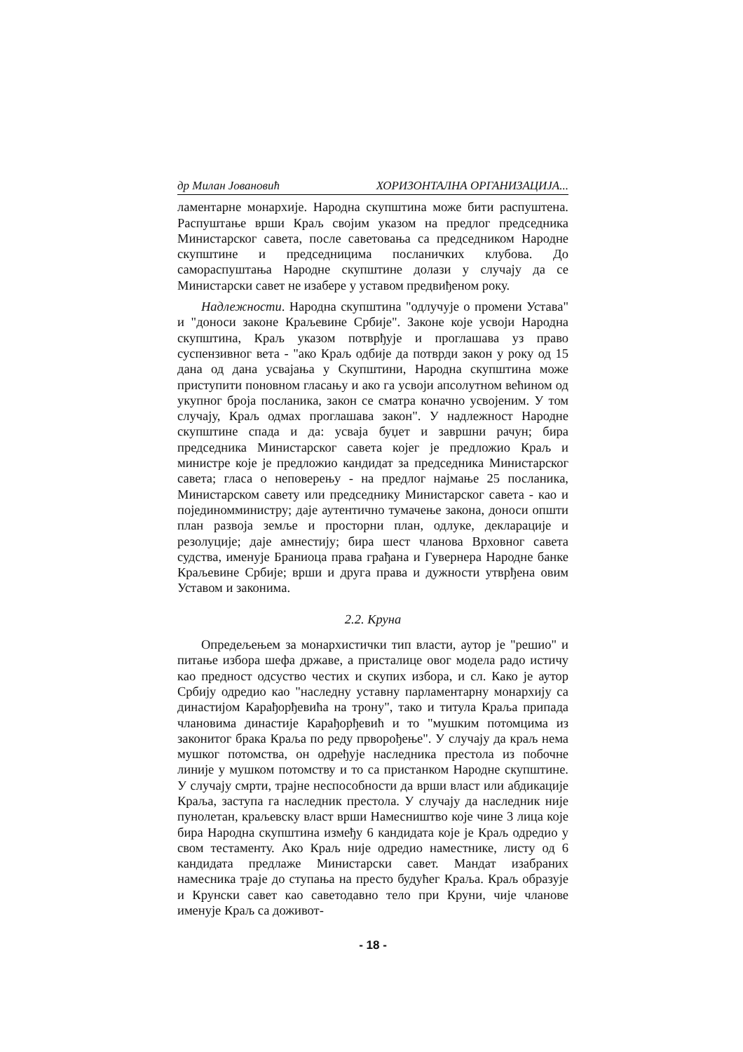др Милан Јовановић ХОРИЗОНТАЛНА ОРГАНИЗАЦИЈА...
ламентарне монархије. Народна скупштина може бити распуштена. Распуштање врши Краљ својим указом на предлог председника Министарског савета, после саветовања са председником Народне скупштине и председницима посланичких клубова. До самораспуштања Народне скупштине долази у случају да се Министарски савет не изабере у уставом предвиђеном року.
Надлежности. Народна скупштина "одлучује о промени Устава" и "доноси законе Краљевине Србије". Законе које усвоји Народна скупштина, Краљ указом потврђује и проглашава уз право суспензивног вета - "ако Краљ одбије да потврди закон у року од 15 дана од дана усвајања у Скупштини, Народна скупштина може приступити поновном гласању и ако га усвоји апсолутном већином од укупног броја посланика, закон се сматра коначно усвојеним. У том случају, Краљ одмах проглашава закон". У надлежност Народне скупштине спада и да: усваја буџет и завршни рачун; бира председника Министарског савета којег је предложио Краљ и министре које је предложио кандидат за председника Министарског савета; гласа о неповерењу - на предлог најмање 25 посланика, Министарском савету или председнику Министарског савета - као и појединомминистру; даје аутентично тумачење закона, доноси општи план развоја земље и просторни план, одлуке, декларације и резолуције; даје амнестију; бира шест чланова Врховног савета судства, именује Браниоца права грађана и Гувернера Народне банке Краљевине Србије; врши и друга права и дужности утврђена овим Уставом и законима.
2.2. Круна
Опредељењем за монархистички тип власти, аутор је "решио" и питање избора шефа државе, а присталице овог модела радо истичу као предност одсуство честих и скупих избора, и сл. Како је аутор Србију одредио као "наследну уставну парламентарну монархију са династијом Карађорђевића на трону", тако и титула Краља припада члановима династије Карађорђевић и то "мушким потомцима из законитог брака Краља по реду прворођење". У случају да краљ нема мушког потомства, он одређује наследника престола из побочне линије у мушком потомству и то са пристанком Народне скупштине. У случају смрти, трајне неспособности да врши власт или абдикације Краља, заступа га наследник престола. У случају да наследник није пунолетан, краљевску власт врши Намесништво које чине 3 лица које бира Народна скупштина између 6 кандидата које је Краљ одредио у свом тестаменту. Ако Краљ није одредио наместнике, листу од 6 кандидата предлаже Министарски савет. Мандат изабраних намесника траје до ступања на престо будућег Краља. Краљ образује и Крунски савет као саветодавно тело при Круни, чије чланове именује Краљ са доживот-
- 18 -